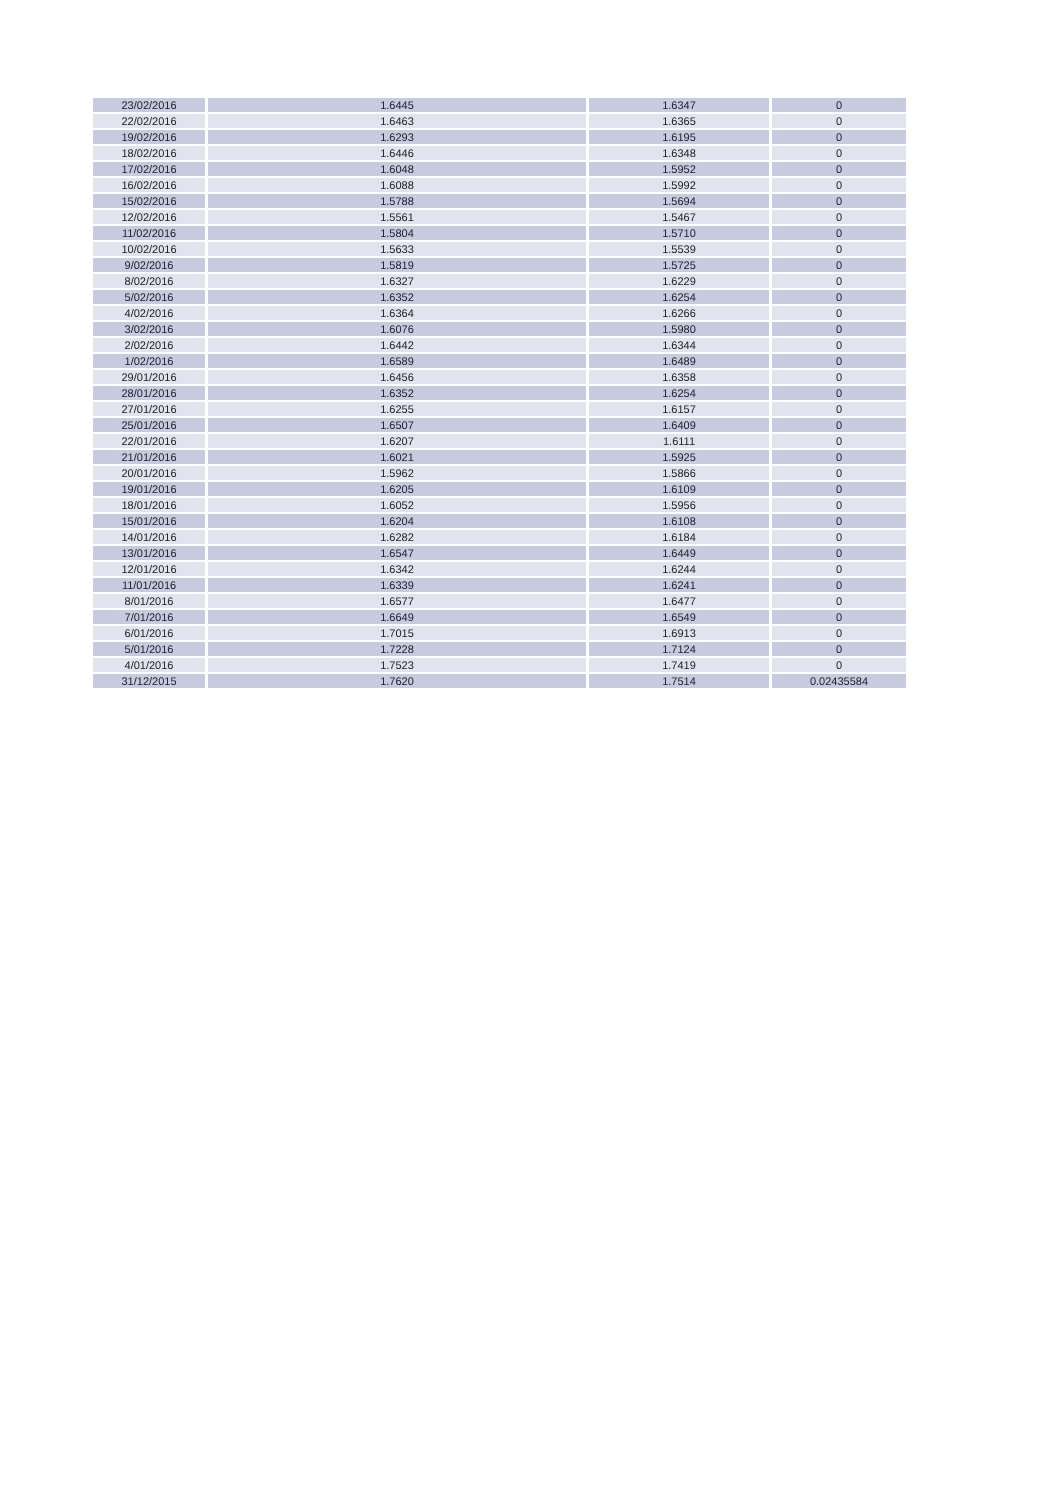| 23/02/2016 | 1.6445 | 1.6347 | 0 |
| 22/02/2016 | 1.6463 | 1.6365 | 0 |
| 19/02/2016 | 1.6293 | 1.6195 | 0 |
| 18/02/2016 | 1.6446 | 1.6348 | 0 |
| 17/02/2016 | 1.6048 | 1.5952 | 0 |
| 16/02/2016 | 1.6088 | 1.5992 | 0 |
| 15/02/2016 | 1.5788 | 1.5694 | 0 |
| 12/02/2016 | 1.5561 | 1.5467 | 0 |
| 11/02/2016 | 1.5804 | 1.5710 | 0 |
| 10/02/2016 | 1.5633 | 1.5539 | 0 |
| 9/02/2016 | 1.5819 | 1.5725 | 0 |
| 8/02/2016 | 1.6327 | 1.6229 | 0 |
| 5/02/2016 | 1.6352 | 1.6254 | 0 |
| 4/02/2016 | 1.6364 | 1.6266 | 0 |
| 3/02/2016 | 1.6076 | 1.5980 | 0 |
| 2/02/2016 | 1.6442 | 1.6344 | 0 |
| 1/02/2016 | 1.6589 | 1.6489 | 0 |
| 29/01/2016 | 1.6456 | 1.6358 | 0 |
| 28/01/2016 | 1.6352 | 1.6254 | 0 |
| 27/01/2016 | 1.6255 | 1.6157 | 0 |
| 25/01/2016 | 1.6507 | 1.6409 | 0 |
| 22/01/2016 | 1.6207 | 1.6111 | 0 |
| 21/01/2016 | 1.6021 | 1.5925 | 0 |
| 20/01/2016 | 1.5962 | 1.5866 | 0 |
| 19/01/2016 | 1.6205 | 1.6109 | 0 |
| 18/01/2016 | 1.6052 | 1.5956 | 0 |
| 15/01/2016 | 1.6204 | 1.6108 | 0 |
| 14/01/2016 | 1.6282 | 1.6184 | 0 |
| 13/01/2016 | 1.6547 | 1.6449 | 0 |
| 12/01/2016 | 1.6342 | 1.6244 | 0 |
| 11/01/2016 | 1.6339 | 1.6241 | 0 |
| 8/01/2016 | 1.6577 | 1.6477 | 0 |
| 7/01/2016 | 1.6649 | 1.6549 | 0 |
| 6/01/2016 | 1.7015 | 1.6913 | 0 |
| 5/01/2016 | 1.7228 | 1.7124 | 0 |
| 4/01/2016 | 1.7523 | 1.7419 | 0 |
| 31/12/2015 | 1.7620 | 1.7514 | 0.02435584 |